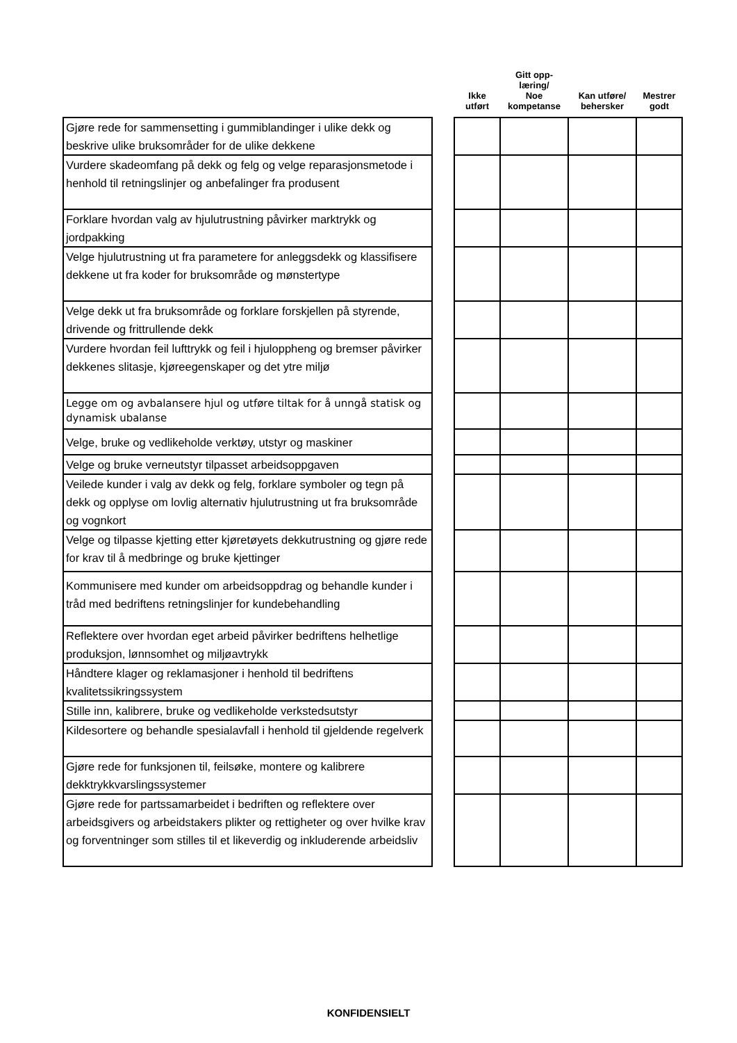| | | Ikke utført | Gitt opp- læring/ Noe kompetanse | Kan utføre/ behersker | Mestrer godt |
| --- | --- | --- | --- | --- | --- |
| Gjøre rede for sammensetting i gummiblandinger i ulike dekk og beskrive ulike bruksområder for de ulike dekkene | | | | | |
| Vurdere skadeomfang på dekk og felg og velge reparasjonsmetode i henhold til retningslinjer og anbefalinger fra produsent | | | | | |
| Forklare hvordan valg av hjulutrustning påvirker marktrykk og jordpakking | | | | | |
| Velge hjulutrustning ut fra parametere for anleggsdekk og klassifisere dekkene ut fra koder for bruksområde og mønstertype | | | | | |
| Velge dekk ut fra bruksområde og forklare forskjellen på styrende, drivende og frittrullende dekk | | | | | |
| Vurdere hvordan feil lufttrykk og feil i hjuloppheng og bremser påvirker dekkenes slitasje, kjøreegenskaper og det ytre miljø | | | | | |
| Legge om og avbalansere hjul og utføre tiltak for å unngå statisk og dynamisk ubalanse | | | | | |
| Velge, bruke og vedlikeholde verktøy, utstyr og maskiner | | | | | |
| Velge og bruke verneutstyr tilpasset arbeidsoppgaven | | | | | |
| Veilede kunder i valg av dekk og felg, forklare symboler og tegn på dekk og opplyse om lovlig alternativ hjulutrustning ut fra bruksområde og vognkort | | | | | |
| Velge og tilpasse kjetting etter kjøretøyets dekkutrustning og gjøre rede for krav til å medbringe og bruke kjettinger | | | | | |
| Kommunisere med kunder om arbeidsoppdrag og behandle kunder i tråd med bedriftens retningslinjer for kundebehandling | | | | | |
| Reflektere over hvordan eget arbeid påvirker bedriftens helhetlige produksjon, lønnsomhet og miljøavtrykk | | | | | |
| Håndtere klager og reklamasjoner i henhold til bedriftens kvalitetssikringssystem | | | | | |
| Stille inn, kalibrere, bruke og vedlikeholde verkstedsutstyr | | | | | |
| Kildesortere og behandle spesialavfall i henhold til gjeldende regelverk | | | | | |
| Gjøre rede for funksjonen til, feilsøke, montere og kalibrere dekktrykkvarslingssystemer | | | | | |
| Gjøre rede for partssamarbeidet i bedriften og reflektere over arbeidsgivers og arbeidstakers plikter og rettigheter og over hvilke krav og forventninger som stilles til et likeverdig og inkluderende arbeidsliv | | | | | |
KONFIDENSIELT